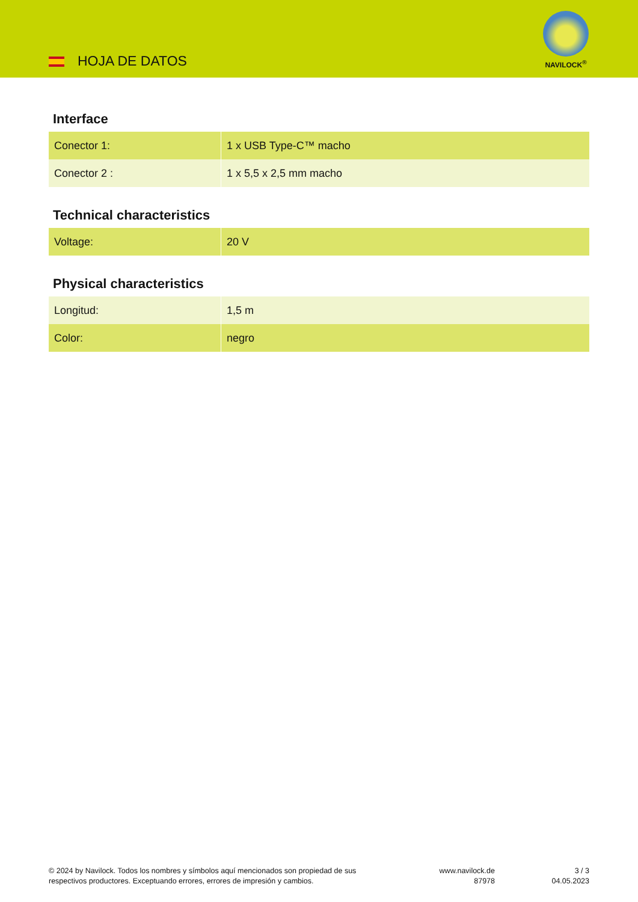HOJA DE DATOS
NAVILOCK<sup>®</sup>
Interface
| Conector 1: | 1 x USB Type-C™ macho |
| Conector 2 : | 1 x 5,5 x 2,5 mm macho |
Technical characteristics
| Voltage: | 20 V |
Physical characteristics
| Longitud: | 1,5 m |
| Color: | negro |
© 2024 by Navilock. Todos los nombres y símbolos aquí mencionados son propiedad de sus respectivos productores. Exceptuando errores, errores de impresión y cambios.
www.navilock.de
87978
3 / 3
04.05.2023